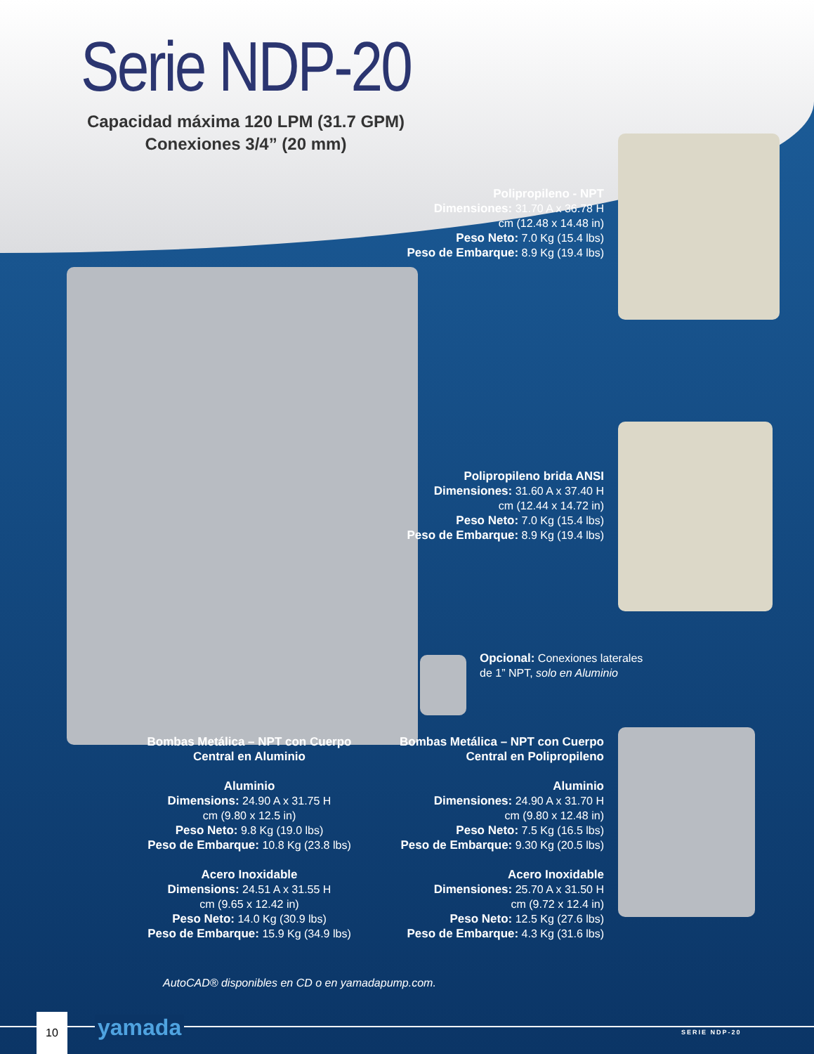Serie NDP-20
Capacidad máxima 120 LPM (31.7 GPM)
Conexiones 3/4” (20 mm)
Polipropileno - NPT
Dimensiones: 31.70 A x 36.78 H
cm (12.48 x 14.48 in)
Peso Neto: 7.0 Kg (15.4 lbs)
Peso de Embarque: 8.9 Kg (19.4 lbs)
Polipropileno brida ANSI
Dimensiones: 31.60 A x 37.40 H
cm (12.44 x 14.72 in)
Peso Neto: 7.0 Kg (15.4 lbs)
Peso de Embarque: 8.9 Kg (19.4 lbs)
Opcional: Conexiones laterales de 1” NPT, solo en Aluminio
Bombas Metálica – NPT con Cuerpo Central en Aluminio
Aluminio
Dimensions: 24.90 A x 31.75 H
cm (9.80 x 12.5 in)
Peso Neto: 9.8 Kg (19.0 lbs)
Peso de Embarque: 10.8 Kg (23.8 lbs)
Acero Inoxidable
Dimensions: 24.51 A x 31.55 H
cm (9.65 x 12.42 in)
Peso Neto: 14.0 Kg (30.9 lbs)
Peso de Embarque: 15.9 Kg (34.9 lbs)
Bombas Metálica – NPT con Cuerpo Central en Polipropileno
Aluminio
Dimensiones: 24.90 A x 31.70 H
cm (9.80 x 12.48 in)
Peso Neto: 7.5 Kg (16.5 lbs)
Peso de Embarque: 9.30 Kg (20.5 lbs)
Acero Inoxidable
Dimensiones: 25.70 A x 31.50 H
cm (9.72 x 12.4 in)
Peso Neto: 12.5 Kg (27.6 lbs)
Peso de Embarque: 4.3 Kg (31.6 lbs)
AutoCAD® disponibles en CD o en yamadapump.com.
10 yamada SERIE NDP-20